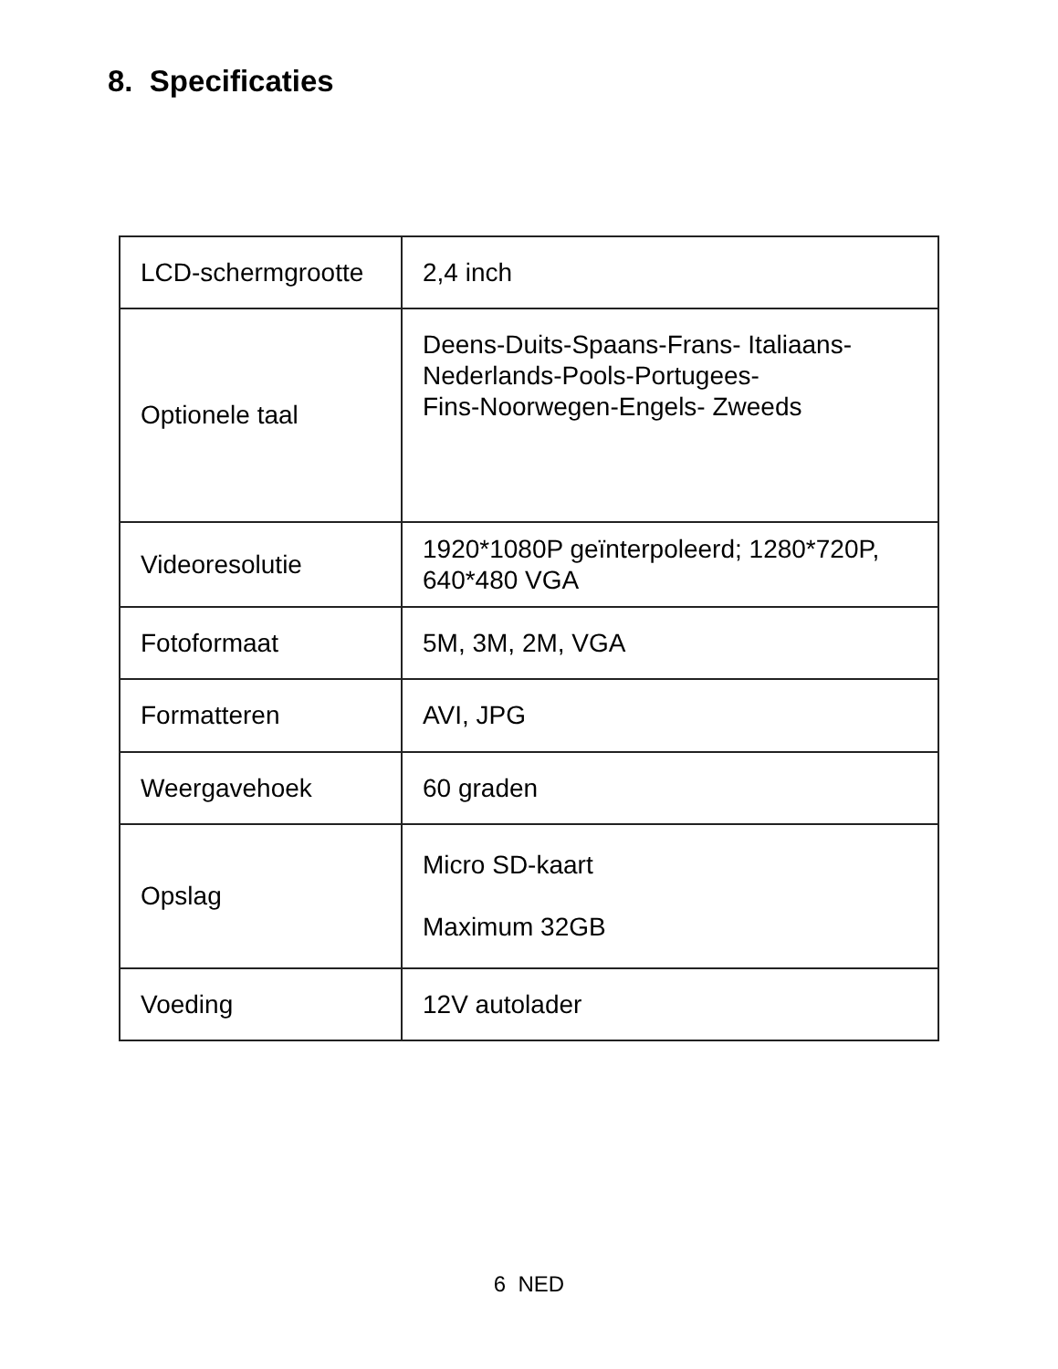8. Specificaties
| LCD-schermgrootte | 2,4 inch |
| Optionele taal | Deens-Duits-Spaans-Frans- Italiaans- Nederlands-Pools-Portugees- Fins-Noorwegen-Engels- Zweeds |
| Videoresolutie | 1920*1080P geïnterpoleerd; 1280*720P, 640*480 VGA |
| Fotoformaat | 5M, 3M, 2M, VGA |
| Formatteren | AVI, JPG |
| Weergavehoek | 60 graden |
| Opslag | Micro SD-kaart Maximum 32GB |
| Voeding | 12V autolader |
6 NED